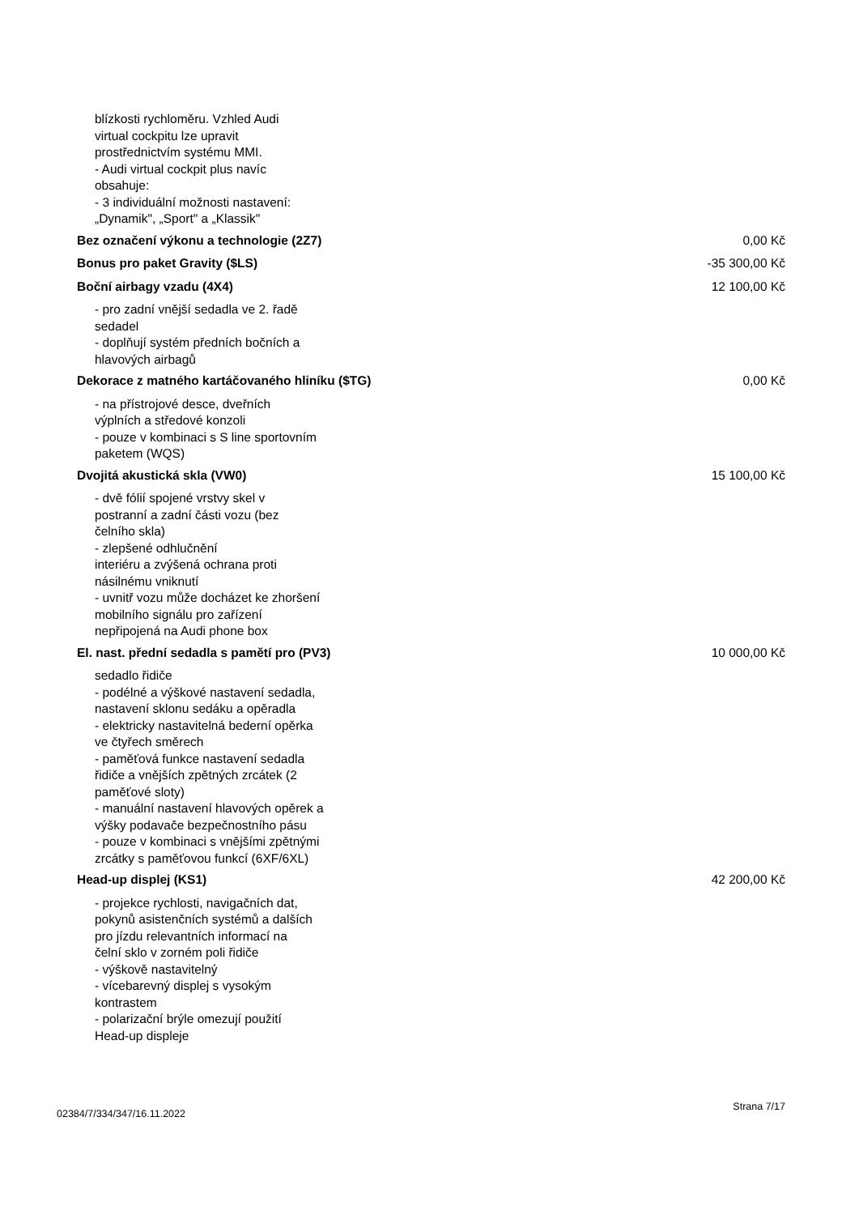blízkosti rychloměru. Vzhled Audi
virtual cockpitu lze upravit
prostřednictvím systému MMI.
- Audi virtual cockpit plus navíc
obsahuje:
- 3 individuální možnosti nastavení:
„Dynamik", „Sport" a „Klassik"
Bez označení výkonu a technologie (2Z7) 0,00 Kč
Bonus pro paket Gravity ($LS) -35 300,00 Kč
Boční airbagy vzadu (4X4) 12 100,00 Kč
- pro zadní vnější sedadla ve 2. řadě
sedadel
- doplňují systém předních bočních a
hlavových airbagů
Dekorace z matného kartáčovaného hliníku ($TG) 0,00 Kč
- na přístrojové desce, dveřních
výplních a středové konzoli
- pouze v kombinaci s S line sportovním
paketem (WQS)
Dvojitá akustická skla (VW0) 15 100,00 Kč
- dvě fólií spojené vrstvy skel v
postranní a zadní části vozu (bez
čelního skla)
- zlepšené odhlučnění
interiéru a zvýšená ochrana proti
násilnému vniknutí
- uvnitř vozu může docházet ke zhoršení
mobilního signálu pro zařízení
nepřipojená na Audi phone box
El. nast. přední sedadla s pamětí pro (PV3) 10 000,00 Kč
sedadlo řidiče
- podélné a výškové nastavení sedadla,
nastavení sklonu sedáku a opěradla
- elektricky nastavitelná bederní opěrka
ve čtyřech směrech
- paměťová funkce nastavení sedadla
řidiče a vnějších zpětných zrcátek (2
paměťové sloty)
- manuální nastavení hlavových opěrek a
výšky podavače bezpečnostního pásu
- pouze v kombinaci s vnějšími zpětnými
zrcátky s paměťovou funkcí (6XF/6XL)
Head-up displej (KS1) 42 200,00 Kč
- projekce rychlosti, navigačních dat,
pokynů asistenčních systémů a dalších
pro jízdu relevantních informací na
čelní sklo v zorném poli řidiče
- výškově nastavitelný
- vícebarevný displej s vysokým
kontrastem
- polarizační brýle omezují použití
Head-up displeje
02384/7/334/347/16.11.2022 Strana 7/17